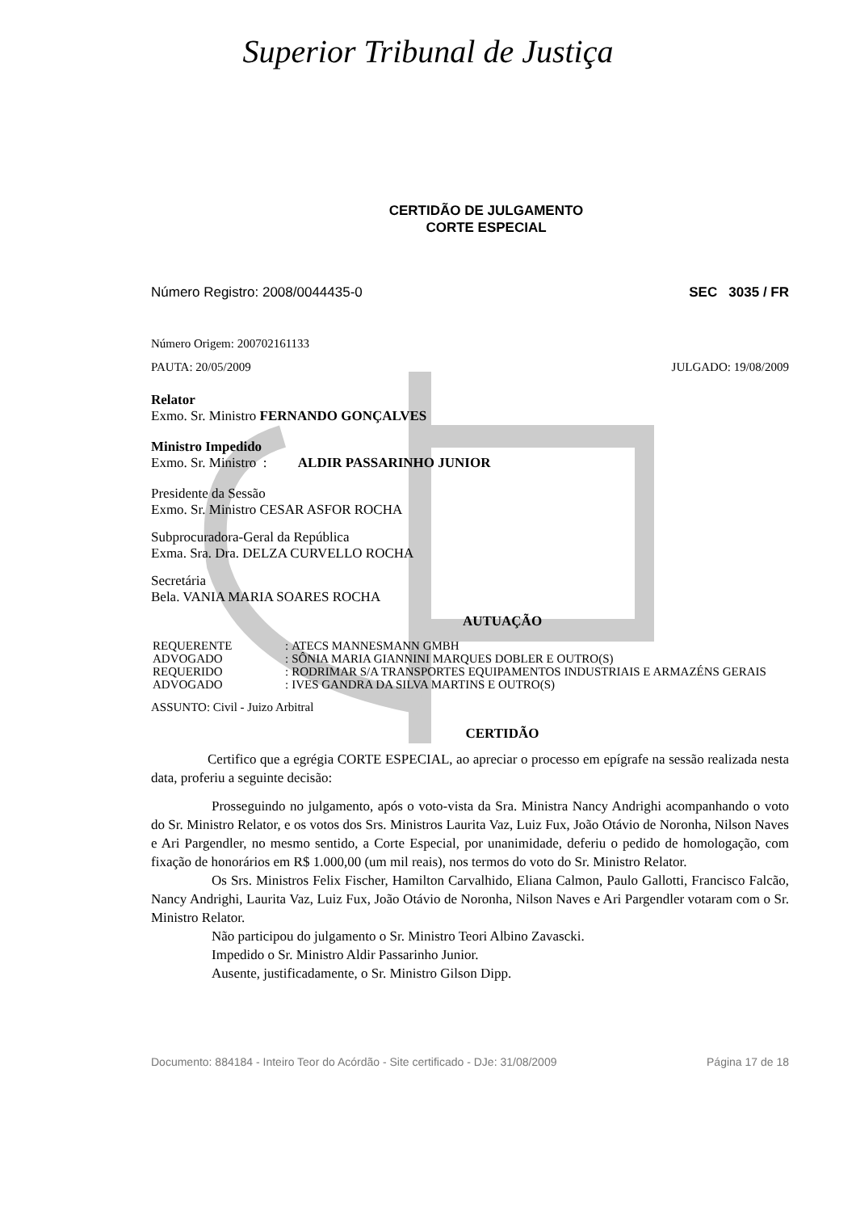Superior Tribunal de Justiça
CERTIDÃO DE JULGAMENTO
CORTE ESPECIAL
Número Registro: 2008/0044435-0 SEC 3035 / FR
Número Origem: 200702161133
PAUTA: 20/05/2009 JULGADO: 19/08/2009
Relator
Exmo. Sr. Ministro FERNANDO GONÇALVES
Ministro Impedido
Exmo. Sr. Ministro : ALDIR PASSARINHO JUNIOR
Presidente da Sessão
Exmo. Sr. Ministro CESAR ASFOR ROCHA
Subprocuradora-Geral da República
Exma. Sra. Dra. DELZA CURVELLO ROCHA
Secretária
Bela. VANIA MARIA SOARES ROCHA
AUTUAÇÃO
| REQUERENTE | : | ATECS MANNESMANN GMBH |
| ADVOGADO | : | SÔNIA MARIA GIANNINI MARQUES DOBLER E OUTRO(S) |
| REQUERIDO | : | RODRIMAR S/A TRANSPORTES EQUIPAMENTOS INDUSTRIAIS E ARMAZÉNS GERAIS |
| ADVOGADO | : | IVES GANDRA DA SILVA MARTINS E OUTRO(S) |
ASSUNTO: Civil - Juizo Arbitral
CERTIDÃO
Certifico que a egrégia CORTE ESPECIAL, ao apreciar o processo em epígrafe na sessão realizada nesta data, proferiu a seguinte decisão:
Prosseguindo no julgamento, após o voto-vista da Sra. Ministra Nancy Andrighi acompanhando o voto do Sr. Ministro Relator, e os votos dos Srs. Ministros Laurita Vaz, Luiz Fux, João Otávio de Noronha, Nilson Naves e Ari Pargendler, no mesmo sentido, a Corte Especial, por unanimidade, deferiu o pedido de homologação, com fixação de honorários em R$ 1.000,00 (um mil reais), nos termos do voto do Sr. Ministro Relator.
Os Srs. Ministros Felix Fischer, Hamilton Carvalhido, Eliana Calmon, Paulo Gallotti, Francisco Falcão, Nancy Andrighi, Laurita Vaz, Luiz Fux, João Otávio de Noronha, Nilson Naves e Ari Pargendler votaram com o Sr. Ministro Relator.
Não participou do julgamento o Sr. Ministro Teori Albino Zavascki.
Impedido o Sr. Ministro Aldir Passarinho Junior.
Ausente, justificadamente, o Sr. Ministro Gilson Dipp.
Documento: 884184 - Inteiro Teor do Acórdão - Site certificado - DJe: 31/08/2009 Página 17 de 18